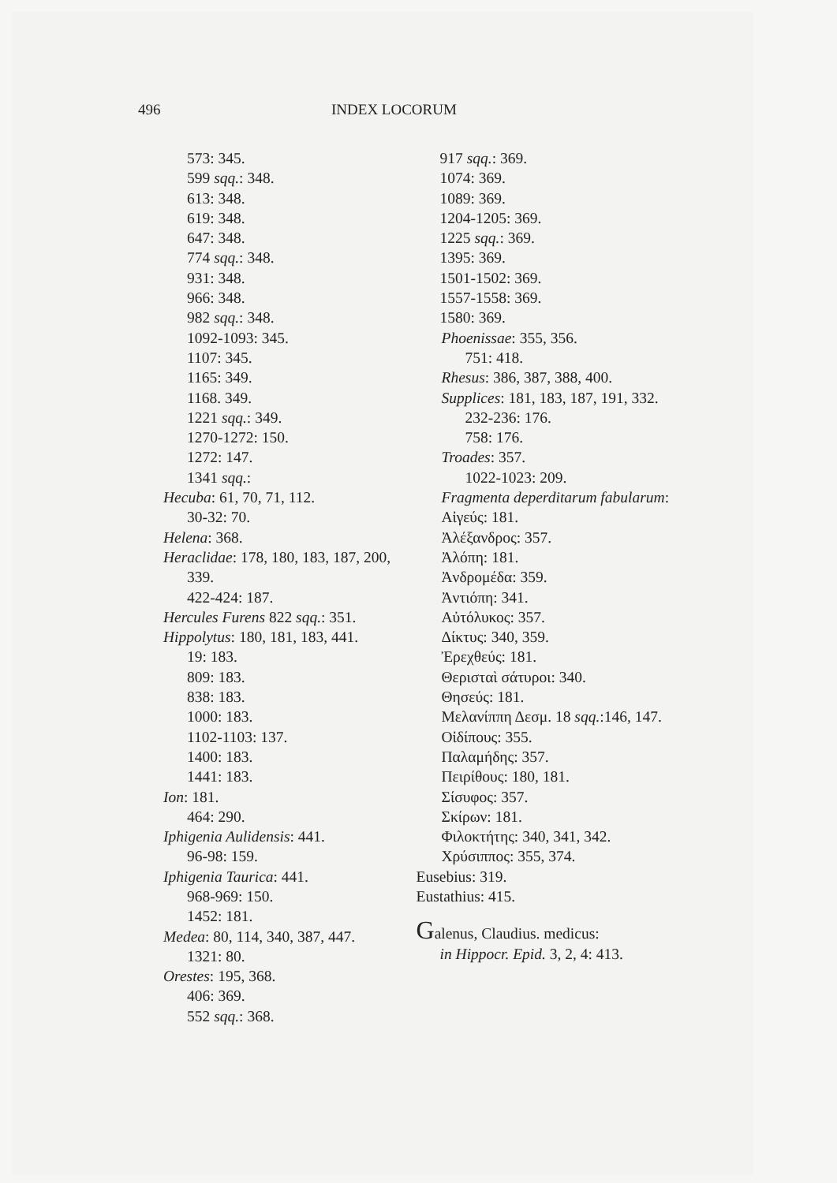496 INDEX LOCORUM
573: 345.
599 sqq.: 348.
613: 348.
619: 348.
647: 348.
774 sqq.: 348.
931: 348.
966: 348.
982 sqq.: 348.
1092-1093: 345.
1107: 345.
1165: 349.
1168. 349.
1221 sqq.: 349.
1270-1272: 150.
1272: 147.
1341 sqq.:
Hecuba: 61, 70, 71, 112.
30-32: 70.
Helena: 368.
Heraclidae: 178, 180, 183, 187, 200, 339.
422-424: 187.
Hercules Furens 822 sqq.: 351.
Hippolytus: 180, 181, 183, 441.
19: 183.
809: 183.
838: 183.
1000: 183.
1102-1103: 137.
1400: 183.
1441: 183.
Ion: 181.
464: 290.
Iphigenia Aulidensis: 441.
96-98: 159.
Iphigenia Taurica: 441.
968-969: 150.
1452: 181.
Medea: 80, 114, 340, 387, 447.
1321: 80.
Orestes: 195, 368.
406: 369.
552 sqq.: 368.
917 sqq.: 369.
1074: 369.
1089: 369.
1204-1205: 369.
1225 sqq.: 369.
1395: 369.
1501-1502: 369.
1557-1558: 369.
1580: 369.
Phoenissae: 355, 356.
751: 418.
Rhesus: 386, 387, 388, 400.
Supplices: 181, 183, 187, 191, 332.
232-236: 176.
758: 176.
Troades: 357.
1022-1023: 209.
Fragmenta deperditarum fabularum:
Αἰγεύς: 181.
Ἀλέξανδρος: 357.
Ἀλόπη: 181.
Ἀνδρομέδα: 359.
Ἀντιόπη: 341.
Αὐτόλυκος: 357.
Δίκτυς: 340, 359.
Ἐρεχθεύς: 181.
Θερισταὶ σάτυροι: 340.
Θησεύς: 181.
Μελανίππη Δεσμ. 18 sqq.:146, 147.
Οἰδίπους: 355.
Παλαμήδης: 357.
Πειρίθους: 180, 181.
Σίσυφος: 357.
Σκίρων: 181.
Φιλοκτήτης: 340, 341, 342.
Χρύσιππος: 355, 374.
Eusebius: 319.
Eustathius: 415.
Galenus, Claudius. medicus:
in Hippocr. Epid. 3, 2, 4: 413.